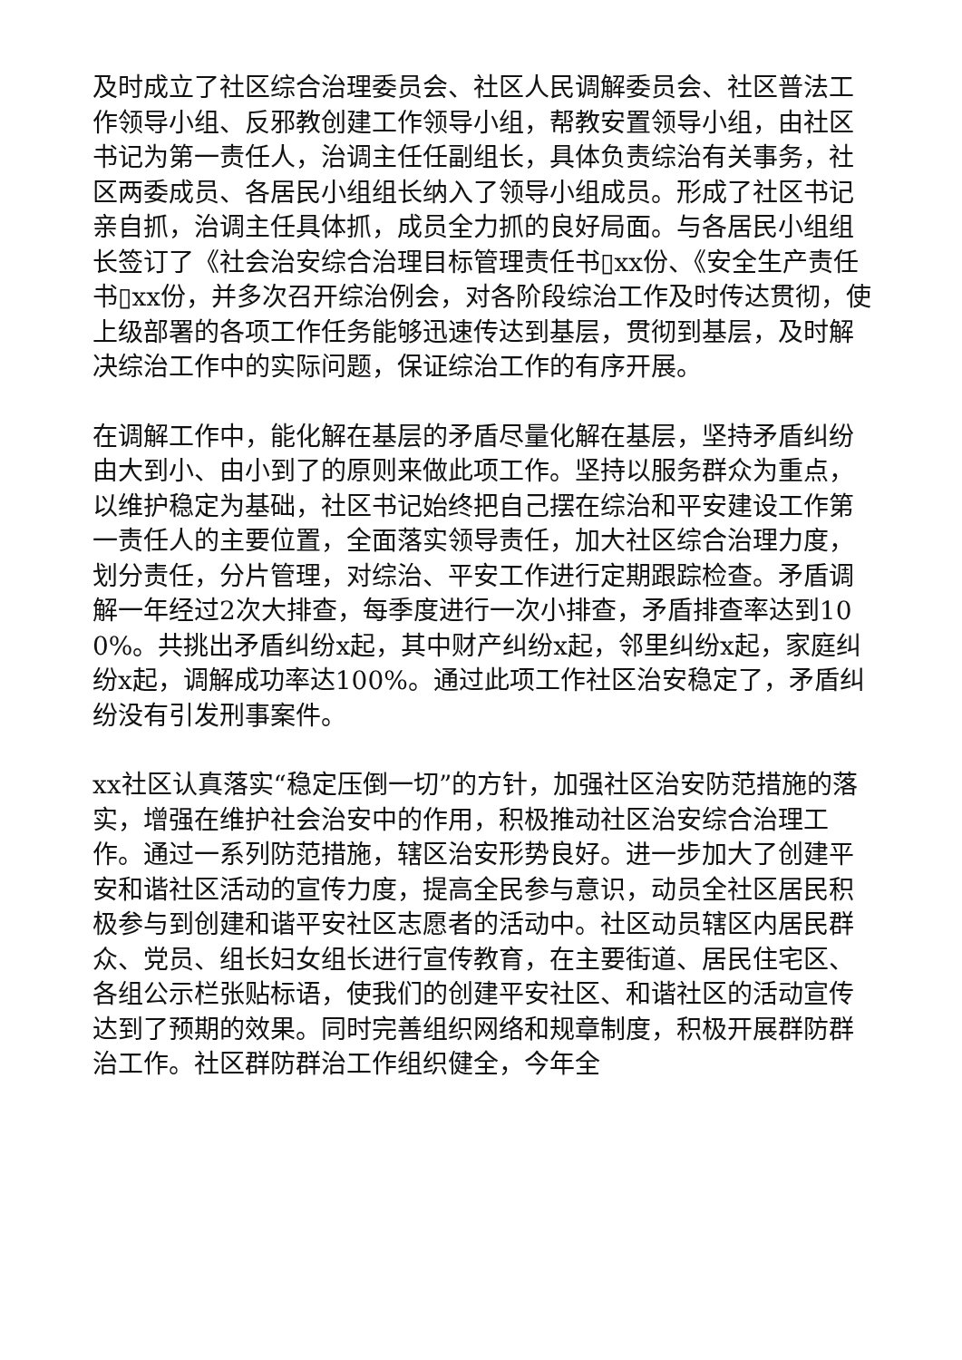及时成立了社区综合治理委员会、社区人民调解委员会、社区普法工作领导小组、反邪教创建工作领导小组，帮教安置领导小组，由社区书记为第一责任人，治调主任任副组长，具体负责综治有关事务，社区两委成员、各居民小组组长纳入了领导小组成员。形成了社区书记亲自抓，治调主任具体抓，成员全力抓的良好局面。与各居民小组组长签订了《社会治安综合治理目标管理责任书▯xx份、《安全生产责任书▯xx份，并多次召开综治例会，对各阶段综治工作及时传达贯彻，使上级部署的各项工作任务能够迅速传达到基层，贯彻到基层，及时解决综治工作中的实际问题，保证综治工作的有序开展。
在调解工作中，能化解在基层的矛盾尽量化解在基层，坚持矛盾纠纷由大到小、由小到了的原则来做此项工作。坚持以服务群众为重点，以维护稳定为基础，社区书记始终把自己摆在综治和平安建设工作第一责任人的主要位置，全面落实领导责任，加大社区综合治理力度，划分责任，分片管理，对综治、平安工作进行定期跟踪检查。矛盾调解一年经过2次大排查，每季度进行一次小排查，矛盾排查率达到100%。共挑出矛盾纠纷x起，其中财产纠纷x起，邻里纠纷x起，家庭纠纷x起，调解成功率达100%。通过此项工作社区治安稳定了，矛盾纠纷没有引发刑事案件。
xx社区认真落实“稳定压倒一切”的方针，加强社区治安防范措施的落实，增强在维护社会治安中的作用，积极推动社区治安综合治理工作。通过一系列防范措施，辖区治安形势良好。进一步加大了创建平安和谐社区活动的宣传力度，提高全民参与意识，动员全社区居民积极参与到创建和谐平安社区志愿者的活动中。社区动员辖区内居民群众、党员、组长妇女组长进行宣传教育，在主要街道、居民住宅区、各组公示栏张贴标语，使我们的创建平安社区、和谐社区的活动宣传达到了预期的效果。同时完善组织网络和规章制度，积极开展群防群治工作。社区群防群治工作组织健全，今年全